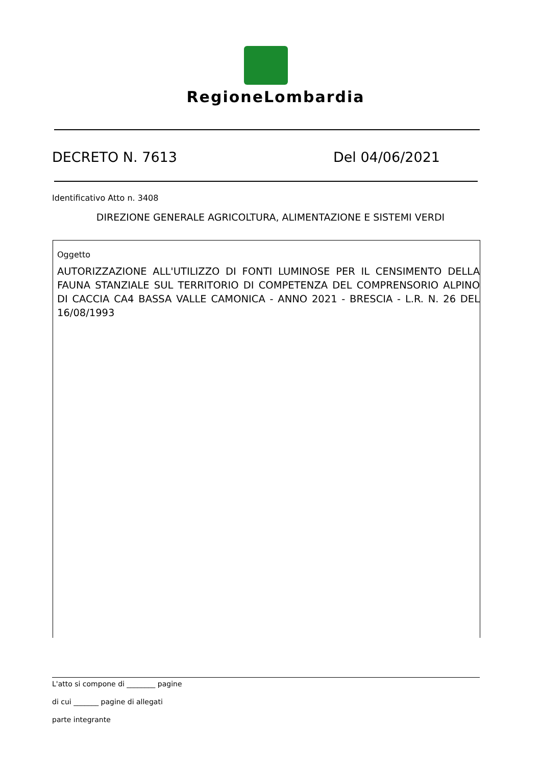RegioneLombardia
DECRETO N. 7613 Del 04/06/2021
Identificativo Atto n. 3408
DIREZIONE GENERALE AGRICOLTURA, ALIMENTAZIONE E SISTEMI VERDI
Oggetto
AUTORIZZAZIONE ALL'UTILIZZO DI FONTI LUMINOSE PER IL CENSIMENTO DELLA FAUNA STANZIALE SUL TERRITORIO DI COMPETENZA DEL COMPRENSORIO ALPINO DI CACCIA CA4 BASSA VALLE CAMONICA - ANNO 2021 - BRESCIA - L.R. N. 26 DEL 16/08/1993
L'atto si compone di ________ pagine
di cui _______ pagine di allegati
parte integrante